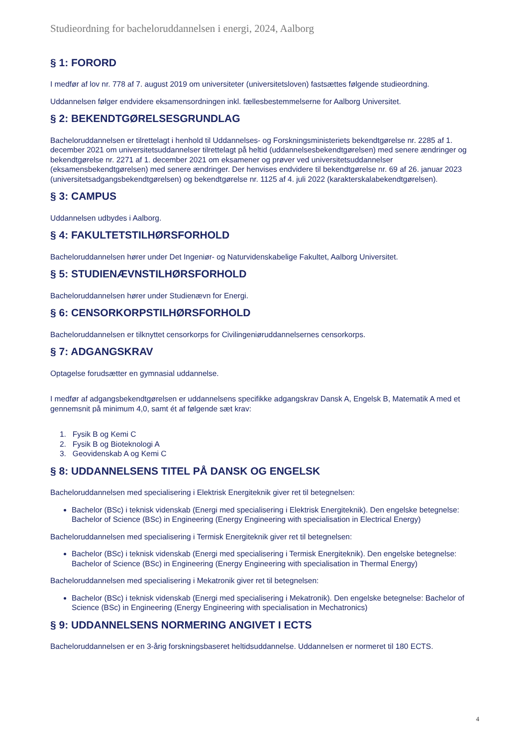Studieordning for bacheloruddannelsen i energi, 2024, Aalborg
§ 1: FORORD
I medfør af lov nr. 778 af 7. august 2019 om universiteter (universitetsloven) fastsættes følgende studieordning.
Uddannelsen følger endvidere eksamensordningen inkl. fællesbestemmelserne for Aalborg Universitet.
§ 2: BEKENDTGØRELSESGRUNDLAG
Bacheloruddannelsen er tilrettelagt i henhold til Uddannelses- og Forskningsministeriets bekendtgørelse nr. 2285 af 1. december 2021 om universitetsuddannelser tilrettelagt på heltid (uddannelsesbekendtgørelsen) med senere ændringer og bekendtgørelse nr. 2271 af 1. december 2021 om eksamener og prøver ved universitetsuddannelser (eksamensbekendtgørelsen) med senere ændringer. Der henvises endvidere til bekendtgørelse nr. 69 af 26. januar 2023 (universitetsadgangsbekendtgørelsen) og bekendtgørelse nr. 1125 af 4. juli 2022 (karakterskalabekendtgørelsen).
§ 3: CAMPUS
Uddannelsen udbydes i Aalborg.
§ 4: FAKULTETSTILHØRSFORHOLD
Bacheloruddannelsen hører under Det Ingeniør- og Naturvidenskabelige Fakultet, Aalborg Universitet.
§ 5: STUDIENÆVNSTILHØRSFORHOLD
Bacheloruddannelsen hører under Studienævn for Energi.
§ 6: CENSORKORPSTILHØRSFORHOLD
Bacheloruddannelsen er tilknyttet censorkorps for Civilingeniøruddannelsernes censorkorps.
§ 7: ADGANGSKRAV
Optagelse forudsætter en gymnasial uddannelse.
I medfør af adgangsbekendtgørelsen er uddannelsens specifikke adgangskrav Dansk A, Engelsk B, Matematik A med et gennemsnit på minimum 4,0, samt ét af følgende sæt krav:
1. Fysik B og Kemi C
2. Fysik B og Bioteknologi A
3. Geovidenskab A og Kemi C
§ 8: UDDANNELSENS TITEL PÅ DANSK OG ENGELSK
Bacheloruddannelsen med specialisering i Elektrisk Energiteknik giver ret til betegnelsen:
Bachelor (BSc) i teknisk videnskab (Energi med specialisering i Elektrisk Energiteknik). Den engelske betegnelse: Bachelor of Science (BSc) in Engineering (Energy Engineering with specialisation in Electrical Energy)
Bacheloruddannelsen med specialisering i Termisk Energiteknik giver ret til betegnelsen:
Bachelor (BSc) i teknisk videnskab (Energi med specialisering i Termisk Energiteknik). Den engelske betegnelse: Bachelor of Science (BSc) in Engineering (Energy Engineering with specialisation in Thermal Energy)
Bacheloruddannelsen med specialisering i Mekatronik giver ret til betegnelsen:
Bachelor (BSc) i teknisk videnskab (Energi med specialisering i Mekatronik). Den engelske betegnelse: Bachelor of Science (BSc) in Engineering (Energy Engineering with specialisation in Mechatronics)
§ 9: UDDANNELSENS NORMERING ANGIVET I ECTS
Bacheloruddannelsen er en 3-årig forskningsbaseret heltidsuddannelse. Uddannelsen er normeret til 180 ECTS.
4